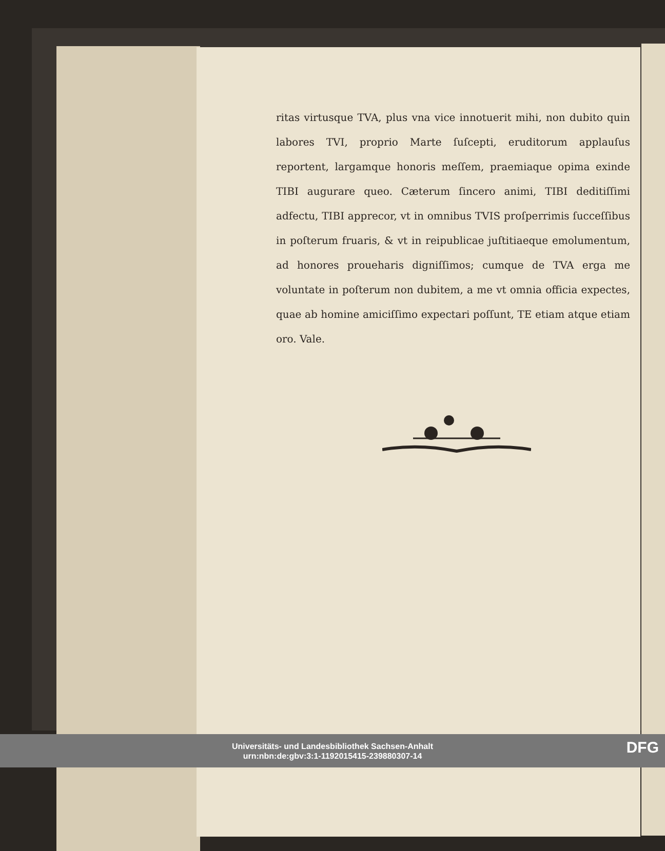ritas virtusque TVA, plus vna vice innotuerit mihi, non dubito quin labores TVI, proprio Marte ſuſcepti, eruditorum applauſus reportent, largamque honoris meſſem, praemiaque opima exinde TIBI augurare queo. Cæterum ſincero animi, TIBI deditiſſimi adfectu, TIBI apprecor, vt in omnibus TVIS proſperrimis ſucceſſibus in poſterum fruaris, & vt in reipublicae juſtitiaeque emolumentum, ad honores proueharis digniſſimos; cumque de TVA erga me voluntate in poſterum non dubitem, a me vt omnia officia expectes, quae ab homine amiciſſimo expectari poſſunt, TE etiam atque etiam oro. Vale.
Universitäts- und Landesbibliothek Sachsen-Anhalt
urn:nbn:de:gbv:3:1-1192015415-239880307-14
DFG